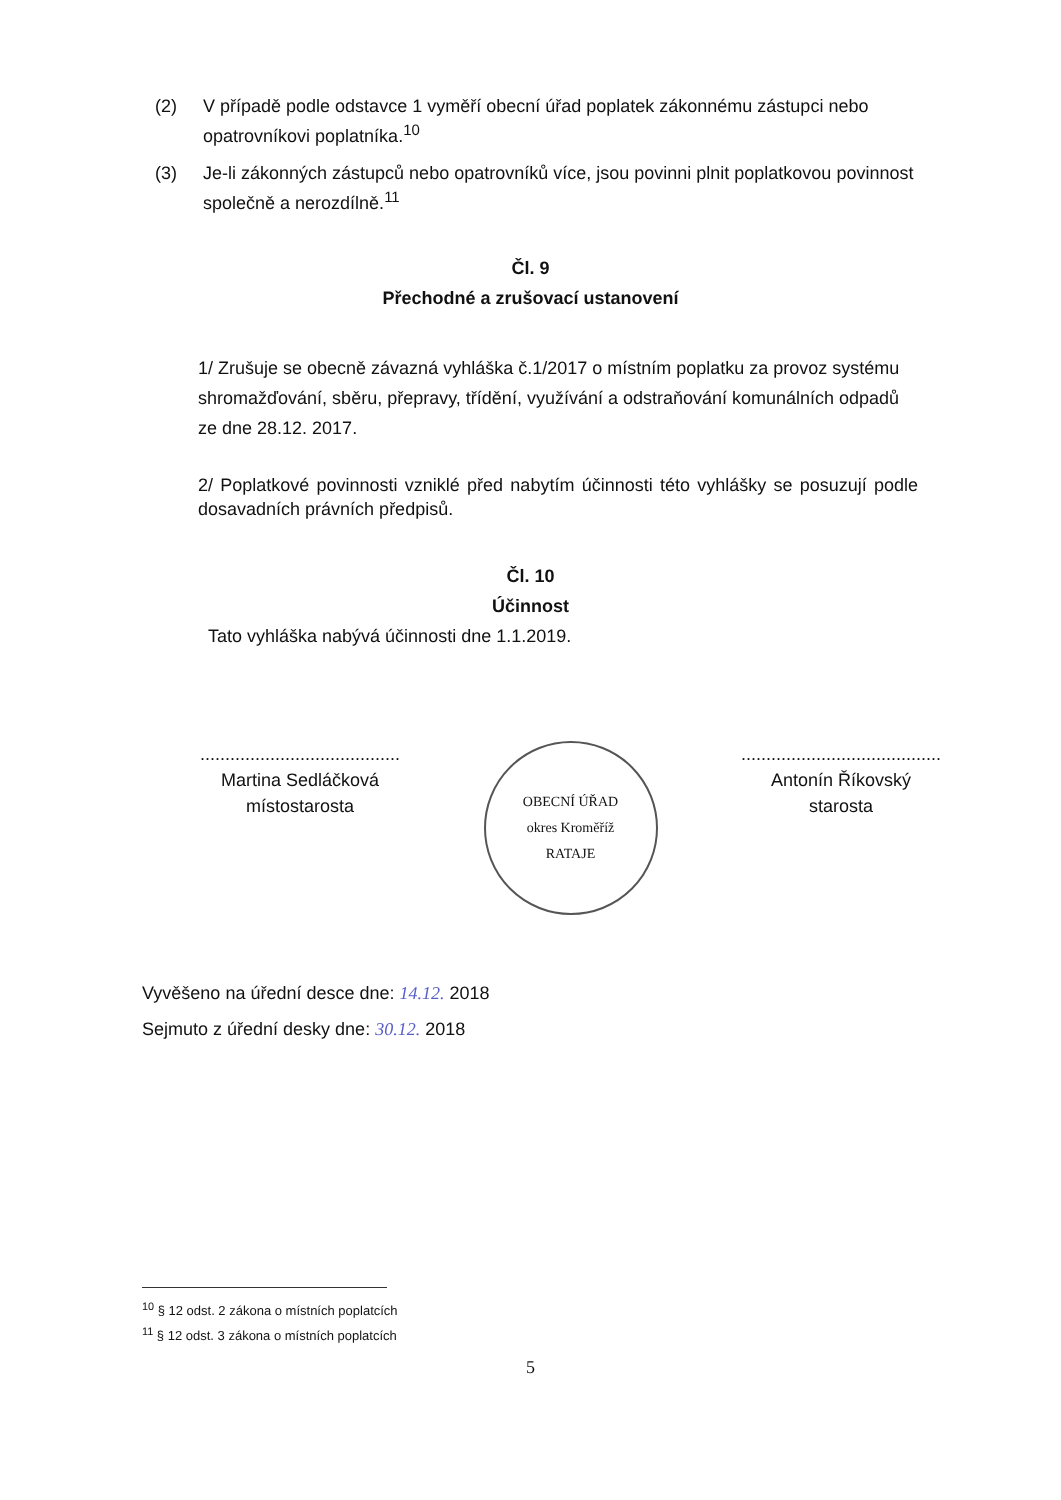(2) V případě podle odstavce 1 vyměří obecní úřad poplatek zákonnému zástupci nebo opatrovníkovi poplatníka.<sup>10</sup>
(3) Je-li zákonných zástupců nebo opatrovníků více, jsou povinni plnit poplatkovou povinnost společně a nerozdílně.<sup>11</sup>
Čl. 9
Přechodné a zrušovací ustanovení
1/ Zrušuje se obecně závazná vyhláška č.1/2017 o místním poplatku za provoz systému shromažďování, sběru, přepravy, třídění, využívání a odstraňování komunálních odpadů ze dne 28.12. 2017.
2/ Poplatkové povinnosti vzniklé před nabytím účinnosti této vyhlášky se posuzují podle dosavadních právních předpisů.
Čl. 10
Účinnost
Tato vyhláška nabývá účinnosti dne 1.1.2019.
........................................
Martina Sedláčková
místostarosta
OBECNÍ ÚŘAD
okres Kroměříž
RATAJE
........................................
Antonín Říkovský
starosta
Vyvěšeno na úřední desce dne: 14.12. 2018
Sejmuto z úřední desky dne: 30.12. 2018
<sup>10</sup> § 12 odst. 2 zákona o místních poplatcích
<sup>11</sup> § 12 odst. 3 zákona o místních poplatcích
5